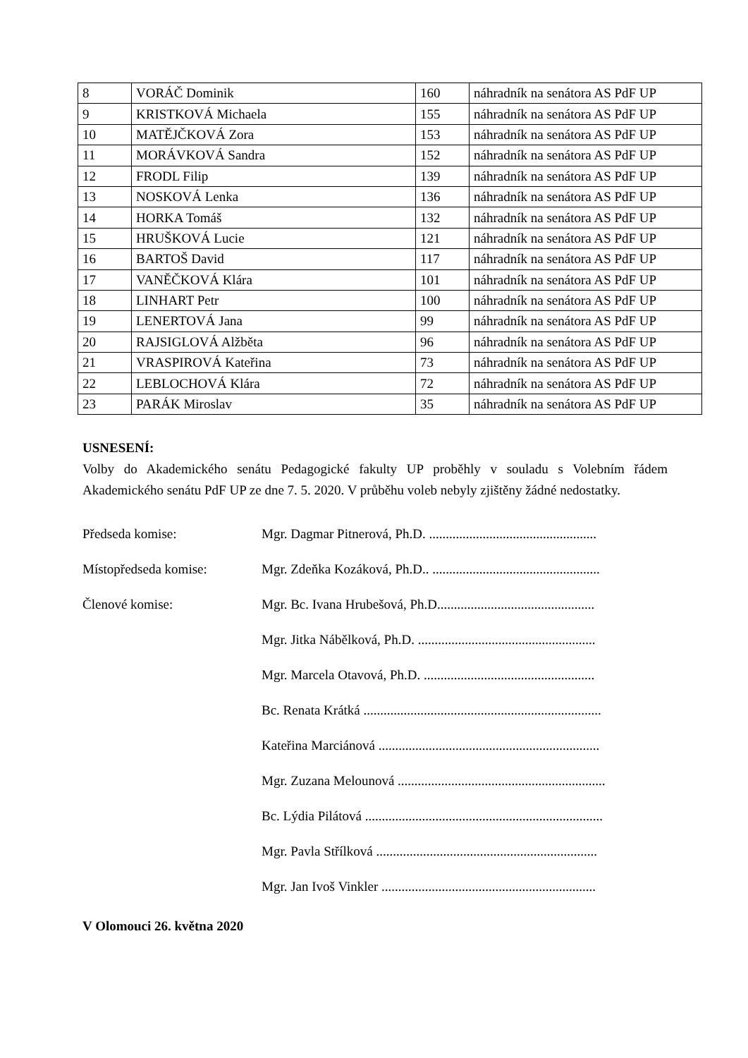| 8 | VORÁČ Dominik | 160 | náhradník na senátora AS PdF UP |
| 9 | KRISTKOVÁ Michaela | 155 | náhradník na senátora AS PdF UP |
| 10 | MATĚJČKOVÁ Zora | 153 | náhradník na senátora AS PdF UP |
| 11 | MORÁVKOVÁ Sandra | 152 | náhradník na senátora AS PdF UP |
| 12 | FRODL Filip | 139 | náhradník na senátora AS PdF UP |
| 13 | NOSKOVÁ Lenka | 136 | náhradník na senátora AS PdF UP |
| 14 | HORKA Tomáš | 132 | náhradník na senátora AS PdF UP |
| 15 | HRUŠKOVÁ Lucie | 121 | náhradník na senátora AS PdF UP |
| 16 | BARTOŠ David | 117 | náhradník na senátora AS PdF UP |
| 17 | VANĚČKOVÁ Klára | 101 | náhradník na senátora AS PdF UP |
| 18 | LINHART Petr | 100 | náhradník na senátora AS PdF UP |
| 19 | LENERTOVÁ Jana | 99 | náhradník na senátora AS PdF UP |
| 20 | RAJSIGLOVÁ Alžběta | 96 | náhradník na senátora AS PdF UP |
| 21 | VRASPIROVÁ Kateřina | 73 | náhradník na senátora AS PdF UP |
| 22 | LEBLOCHOVÁ Klára | 72 | náhradník na senátora AS PdF UP |
| 23 | PARÁK Miroslav | 35 | náhradník na senátora AS PdF UP |
USNESENÍ:
Volby do Akademického senátu Pedagogické fakulty UP proběhly v souladu s Volebním řádem Akademického senátu PdF UP ze dne 7. 5. 2020. V průběhu voleb nebyly zjištěny žádné nedostatky.
Předseda komise: Mgr. Dagmar Pitnerová, Ph.D. ..................................................
Místopředseda komise: Mgr. Zdeňka Kozáková, Ph.D.. ..................................................
Členové komise: Mgr. Bc. Ivana Hrubešová, Ph.D...............................................
Mgr. Jitka Nábělková, Ph.D. .....................................................
Mgr. Marcela Otavová, Ph.D. ...................................................
Bc. Renata Krátká .......................................................................
Kateřina Marciánová ..................................................................
Mgr. Zuzana Melounová ..............................................................
Bc. Lýdia Pilátová .......................................................................
Mgr. Pavla Střílková ..................................................................
Mgr. Jan Ivoš Vinkler ................................................................
V Olomouci 26. května 2020